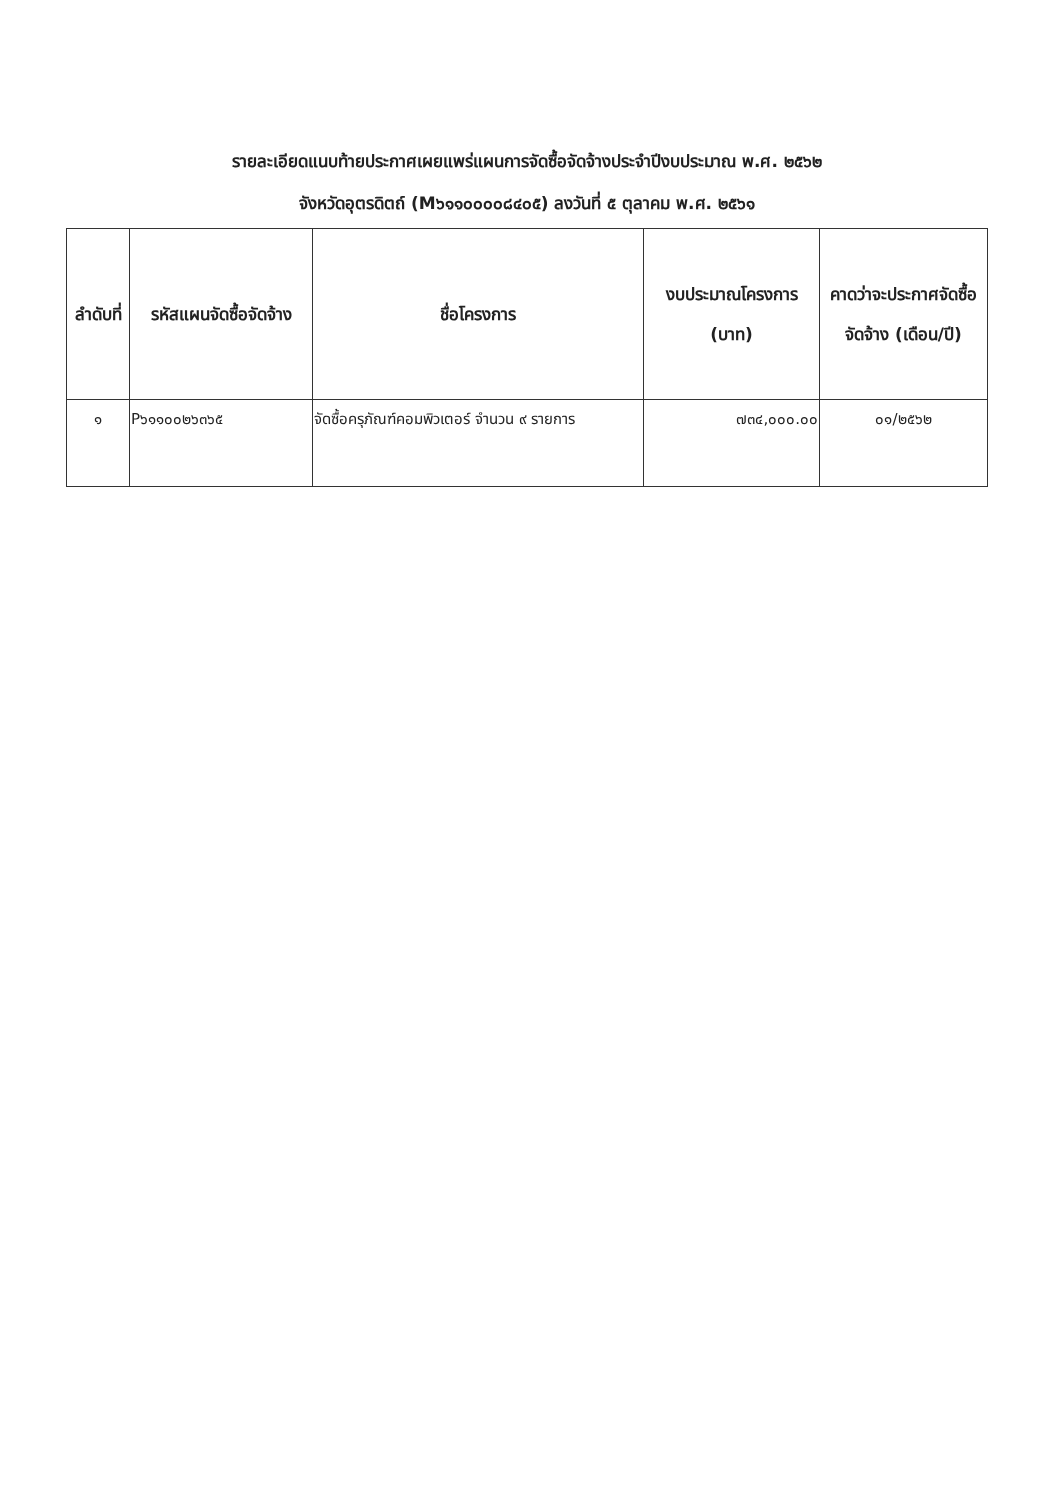รายละเอียดแนบท้ายประกาศเผยแพร่แผนการจัดซื้อจัดจ้างประจำปีงบประมาณ พ.ศ. ๒๕๖๒
จังหวัดอุตรดิตถ์ (M๖๑๑๐๐๐๐๘๔๐๕) ลงวันที่ ๕ ตุลาคม พ.ศ. ๒๕๖๑
| ลำดับที่ | รหัสแผนจัดซื้อจัดจ้าง | ชื่อโครงการ | งบประมาณโครงการ (บาท) | คาดว่าจะประกาศจัดซื้อจัดจ้าง (เดือน/ปี) |
| --- | --- | --- | --- | --- |
| ๑ | P๖๑๑๐๐๒๖๓๖๕ | จัดซื้อครุภัณฑ์คอมพิวเตอร์ จำนวน ๙ รายการ | ๗๓๔,๐๐๐.๐๐ | ๐๑/๒๕๖๒ |